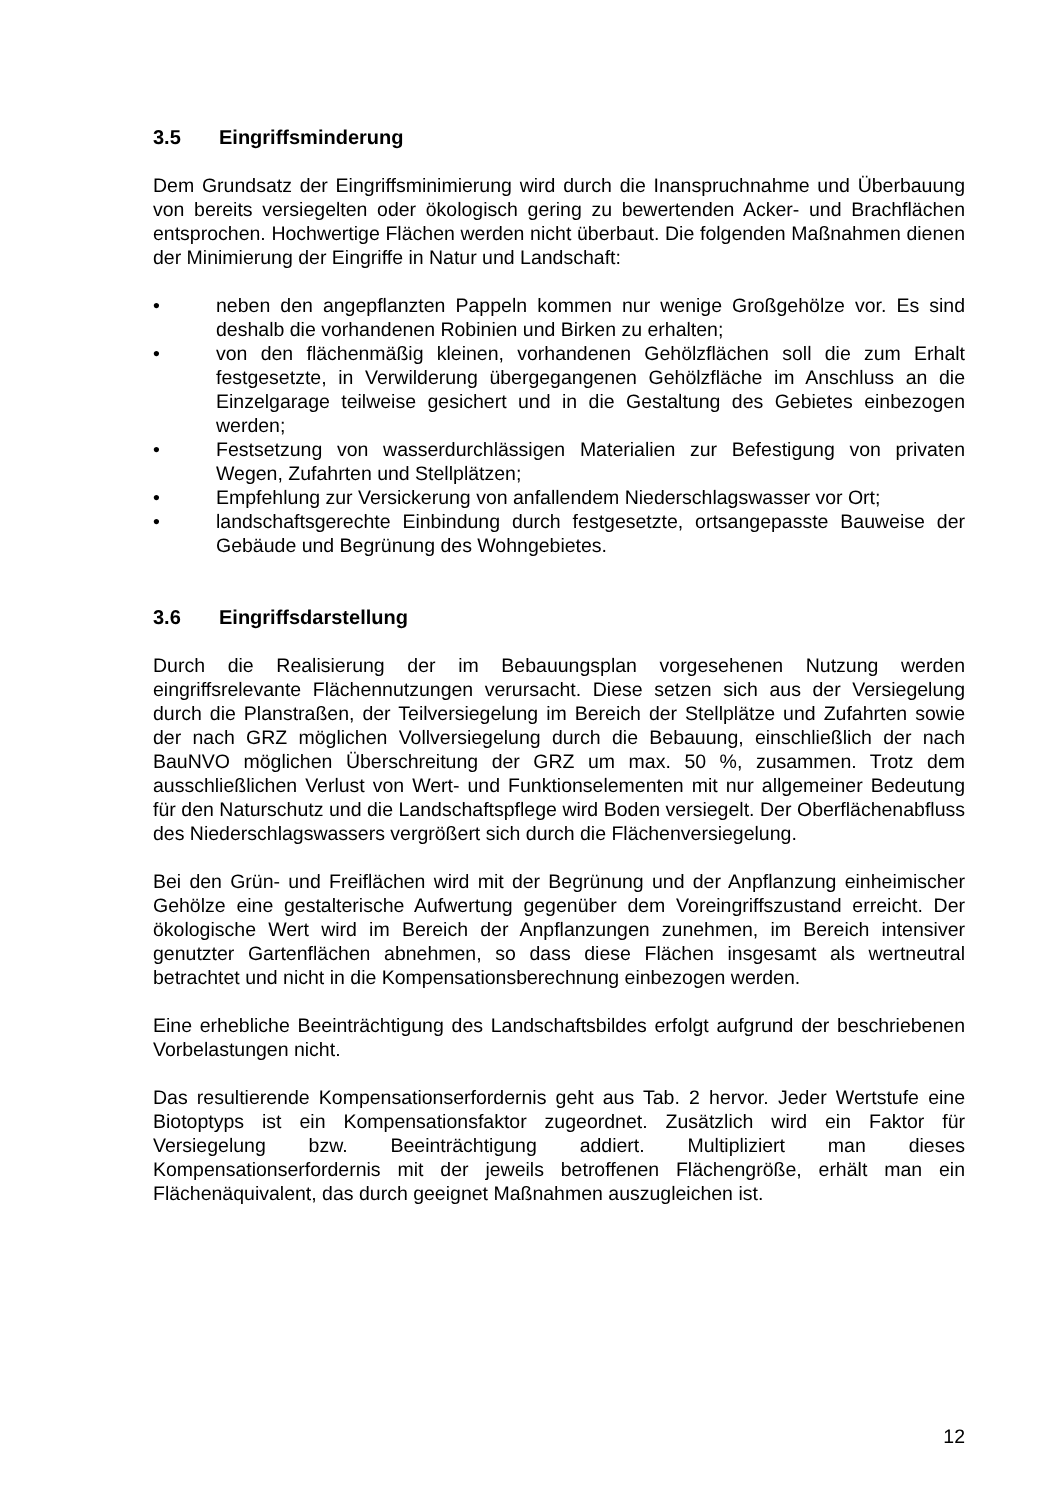3.5 Eingriffsminderung
Dem Grundsatz der Eingriffsminimierung wird durch die Inanspruchnahme und Überbauung von bereits versiegelten oder ökologisch gering zu bewertenden Acker- und Brachflächen entsprochen. Hochwertige Flächen werden nicht überbaut. Die folgenden Maßnahmen dienen der Minimierung der Eingriffe in Natur und Landschaft:
• neben den angepflanzten Pappeln kommen nur wenige Großgehölze vor. Es sind deshalb die vorhandenen Robinien und Birken zu erhalten;
• von den flächenmäßig kleinen, vorhandenen Gehölzflächen soll die zum Erhalt festgesetzte, in Verwilderung übergegangenen Gehölzfläche im Anschluss an die Einzelgarage teilweise gesichert und in die Gestaltung des Gebietes einbezogen werden;
• Festsetzung von wasserdurchlässigen Materialien zur Befestigung von privaten Wegen, Zufahrten und Stellplätzen;
• Empfehlung zur Versickerung von anfallendem Niederschlagswasser vor Ort;
• landschaftsgerechte Einbindung durch festgesetzte, ortsangepasste Bauweise der Gebäude und Begrünung des Wohngebietes.
3.6 Eingriffsdarstellung
Durch die Realisierung der im Bebauungsplan vorgesehenen Nutzung werden eingriffsrelevante Flächennutzungen verursacht. Diese setzen sich aus der Versiegelung durch die Planstraßen, der Teilversiegelung im Bereich der Stellplätze und Zufahrten sowie der nach GRZ möglichen Vollversiegelung durch die Bebauung, einschließlich der nach BauNVO möglichen Überschreitung der GRZ um max. 50 %, zusammen. Trotz dem ausschließlichen Verlust von Wert- und Funktionselementen mit nur allgemeiner Bedeutung für den Naturschutz und die Landschaftspflege wird Boden versiegelt. Der Oberflächenabfluss des Niederschlagswassers vergrößert sich durch die Flächenversiegelung.
Bei den Grün- und Freiflächen wird mit der Begrünung und der Anpflanzung einheimischer Gehölze eine gestalterische Aufwertung gegenüber dem Voreingriffszustand erreicht. Der ökologische Wert wird im Bereich der Anpflanzungen zunehmen, im Bereich intensiver genutzter Gartenflächen abnehmen, so dass diese Flächen insgesamt als wertneutral betrachtet und nicht in die Kompensationsberechnung einbezogen werden.
Eine erhebliche Beeinträchtigung des Landschaftsbildes erfolgt aufgrund der beschriebenen Vorbelastungen nicht.
Das resultierende Kompensationserfordernis geht aus Tab. 2 hervor. Jeder Wertstufe eine Biotoptyps ist ein Kompensationsfaktor zugeordnet. Zusätzlich wird ein Faktor für Versiegelung bzw. Beeinträchtigung addiert. Multipliziert man dieses Kompensationserfordernis mit der jeweils betroffenen Flächengröße, erhält man ein Flächenäquivalent, das durch geeignet Maßnahmen auszugleichen ist.
12